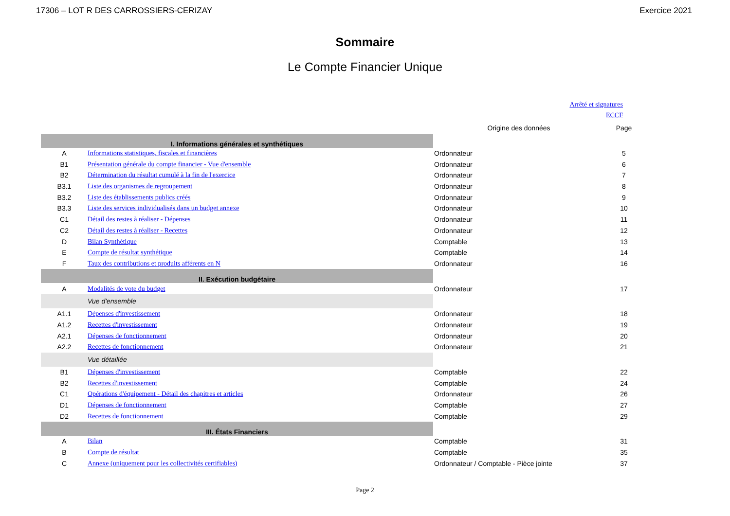17306 – LOT R DES CARROSSIERS-CERIZAY Exercice 2021
Sommaire
Le Compte Financier Unique
Arrêté et signatures
ECCF
| | | Origine des données | Page |
| --- | --- | --- | --- |
| I. Informations générales et synthétiques | | | |
| A | Informations statistiques, fiscales et financières | Ordonnateur | 5 |
| B1 | Présentation générale du compte financier - Vue d'ensemble | Ordonnateur | 6 |
| B2 | Détermination du résultat cumulé à la fin de l'exercice | Ordonnateur | 7 |
| B3.1 | Liste des organismes de regroupement | Ordonnateur | 8 |
| B3.2 | Liste des établissements publics créés | Ordonnateur | 9 |
| B3.3 | Liste des services individualisés dans un budget annexe | Ordonnateur | 10 |
| C1 | Détail des restes à réaliser - Dépenses | Ordonnateur | 11 |
| C2 | Détail des restes à réaliser - Recettes | Ordonnateur | 12 |
| D | Bilan Synthétique | Comptable | 13 |
| E | Compte de résultat synthétique | Comptable | 14 |
| F | Taux des contributions et produits afférents en N | Ordonnateur | 16 |
| II. Exécution budgétaire | | | |
| A | Modalités de vote du budget | Ordonnateur | 17 |
| | Vue d'ensemble | | |
| A1.1 | Dépenses d'investissement | Ordonnateur | 18 |
| A1.2 | Recettes d'investissement | Ordonnateur | 19 |
| A2.1 | Dépenses de fonctionnement | Ordonnateur | 20 |
| A2.2 | Recettes de fonctionnement | Ordonnateur | 21 |
| | Vue détaillée | | |
| B1 | Dépenses d'investissement | Comptable | 22 |
| B2 | Recettes d'investissement | Comptable | 24 |
| C1 | Opérations d'équipement - Détail des chapitres et articles | Ordonnateur | 26 |
| D1 | Dépenses de fonctionnement | Comptable | 27 |
| D2 | Recettes de fonctionnement | Comptable | 29 |
| III. États Financiers | | | |
| A | Bilan | Comptable | 31 |
| B | Compte de résultat | Comptable | 35 |
| C | Annexe (uniquement pour les collectivités certifiables) | Ordonnateur / Comptable - Pièce jointe | 37 |
Page 2